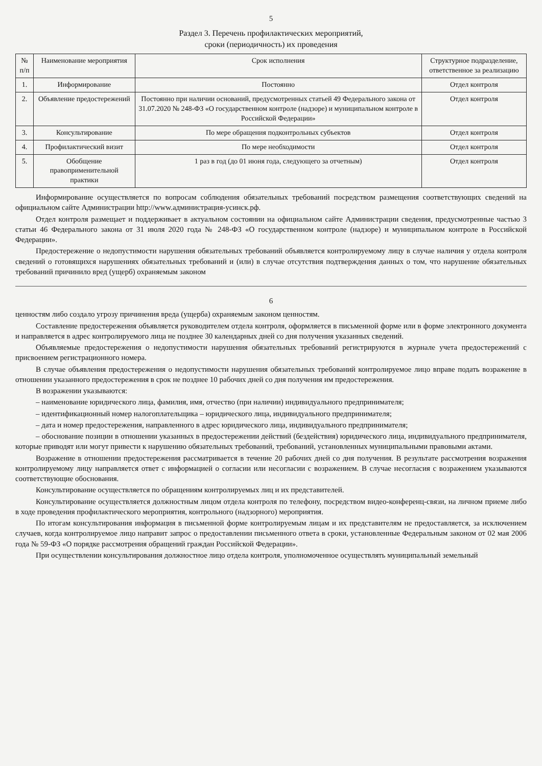5
Раздел 3. Перечень профилактических мероприятий,
сроки (периодичность) их проведения
| № п/п | Наименование мероприятия | Срок исполнения | Структурное подразделение, ответственное за реализацию |
| --- | --- | --- | --- |
| 1. | Информирование | Постоянно | Отдел контроля |
| 2. | Объявление предостережений | Постоянно при наличии оснований, предусмотренных статьей 49 Федерального закона от 31.07.2020 № 248-ФЗ «О государственном контроле (надзоре) и муниципальном контроле в Российской Федерации» | Отдел контроля |
| 3. | Консультирование | По мере обращения подконтрольных субъектов | Отдел контроля |
| 4. | Профилактический визит | По мере необходимости | Отдел контроля |
| 5. | Обобщение правоприменительной практики | 1 раз в год (до 01 июня года, следующего за отчетным) | Отдел контроля |
Информирование осуществляется по вопросам соблюдения обязательных требований посредством размещения соответствующих сведений на официальном сайте Администрации http://www.администрация-усинск.рф.
Отдел контроля размещает и поддерживает в актуальном состоянии на официальном сайте Администрации сведения, предусмотренные частью 3 статьи 46 Федерального закона от 31 июля 2020 года № 248-ФЗ «О государственном контроле (надзоре) и муниципальном контроле в Российской Федерации».
Предостережение о недопустимости нарушения обязательных требований объявляется контролируемому лицу в случае наличия у отдела контроля сведений о готовящихся нарушениях обязательных требований и (или) в случае отсутствия подтверждения данных о том, что нарушение обязательных требований причинило вред (ущерб) охраняемым законом
6
ценностям либо создало угрозу причинения вреда (ущерба) охраняемым законом ценностям.
Составление предостережения объявляется руководителем отдела контроля, оформляется в письменной форме или в форме электронного документа и направляется в адрес контролируемого лица не позднее 30 календарных дней со дня получения указанных сведений.
Объявляемые предостережения о недопустимости нарушения обязательных требований регистрируются в журнале учета предостережений с присвоением регистрационного номера.
В случае объявления предостережения о недопустимости нарушения обязательных требований контролируемое лицо вправе подать возражение в отношении указанного предостережения в срок не позднее 10 рабочих дней со дня получения им предостережения.
В возражении указываются:
– наименование юридического лица, фамилия, имя, отчество (при наличии) индивидуального предпринимателя;
– идентификационный номер налогоплательщика – юридического лица, индивидуального предпринимателя;
– дата и номер предостережения, направленного в адрес юридического лица, индивидуального предпринимателя;
– обоснование позиции в отношении указанных в предостережении действий (бездействия) юридического лица, индивидуального предпринимателя, которые приводят или могут привести к нарушению обязательных требований, требований, установленных муниципальными правовыми актами.
Возражение в отношении предостережения рассматривается в течение 20 рабочих дней со дня получения. В результате рассмотрения возражения контролируемому лицу направляется ответ с информацией о согласии или несогласии с возражением. В случае несогласия с возражением указываются соответствующие обоснования.
Консультирование осуществляется по обращениям контролируемых лиц и их представителей.
Консультирование осуществляется должностным лицом отдела контроля по телефону, посредством видео-конференц-связи, на личном приеме либо в ходе проведения профилактического мероприятия, контрольного (надзорного) мероприятия.
По итогам консультирования информация в письменной форме контролируемым лицам и их представителям не предоставляется, за исключением случаев, когда контролируемое лицо направит запрос о предоставлении письменного ответа в сроки, установленные Федеральным законом от 02 мая 2006 года № 59-ФЗ «О порядке рассмотрения обращений граждан Российской Федерации».
При осуществлении консультирования должностное лицо отдела контроля, уполномоченное осуществлять муниципальный земельный